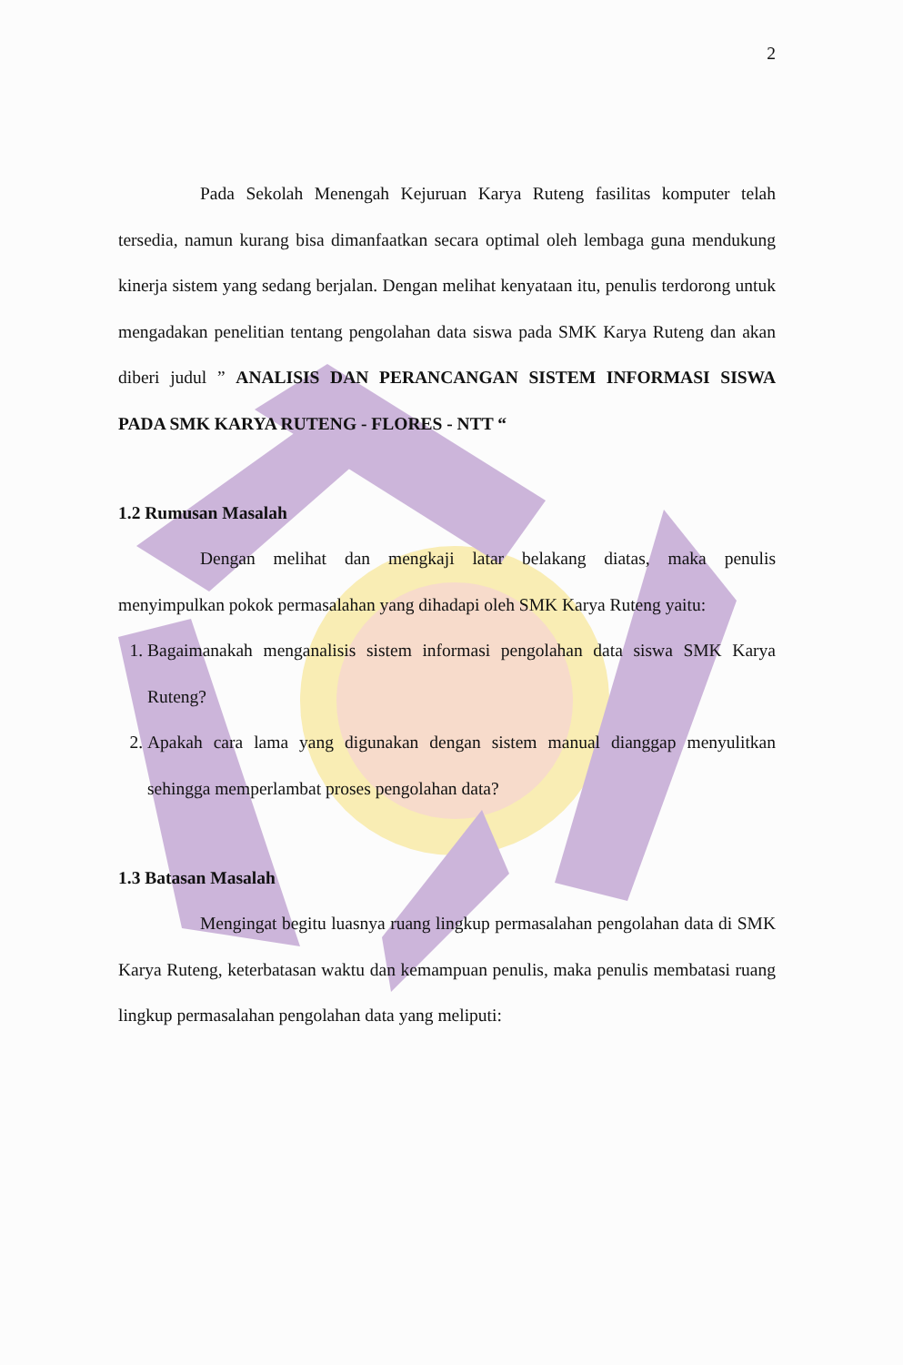2
Pada Sekolah Menengah Kejuruan Karya Ruteng fasilitas komputer telah tersedia, namun kurang bisa dimanfaatkan secara optimal oleh lembaga guna mendukung kinerja sistem yang sedang berjalan. Dengan melihat kenyataan itu, penulis terdorong untuk mengadakan penelitian tentang pengolahan data siswa pada SMK Karya Ruteng dan akan diberi judul ” ANALISIS DAN PERANCANGAN SISTEM INFORMASI SISWA PADA SMK KARYA RUTENG - FLORES - NTT “
1.2 Rumusan Masalah
Dengan melihat dan mengkaji latar belakang diatas, maka penulis menyimpulkan pokok permasalahan yang dihadapi oleh SMK Karya Ruteng yaitu:
1. Bagaimanakah menganalisis sistem informasi pengolahan data siswa SMK Karya Ruteng?
2. Apakah cara lama yang digunakan dengan sistem manual dianggap menyulitkan sehingga memperlambat proses pengolahan data?
1.3 Batasan Masalah
Mengingat begitu luasnya ruang lingkup permasalahan pengolahan data di SMK Karya Ruteng, keterbatasan waktu dan kemampuan penulis, maka penulis membatasi ruang lingkup permasalahan pengolahan data yang meliputi: